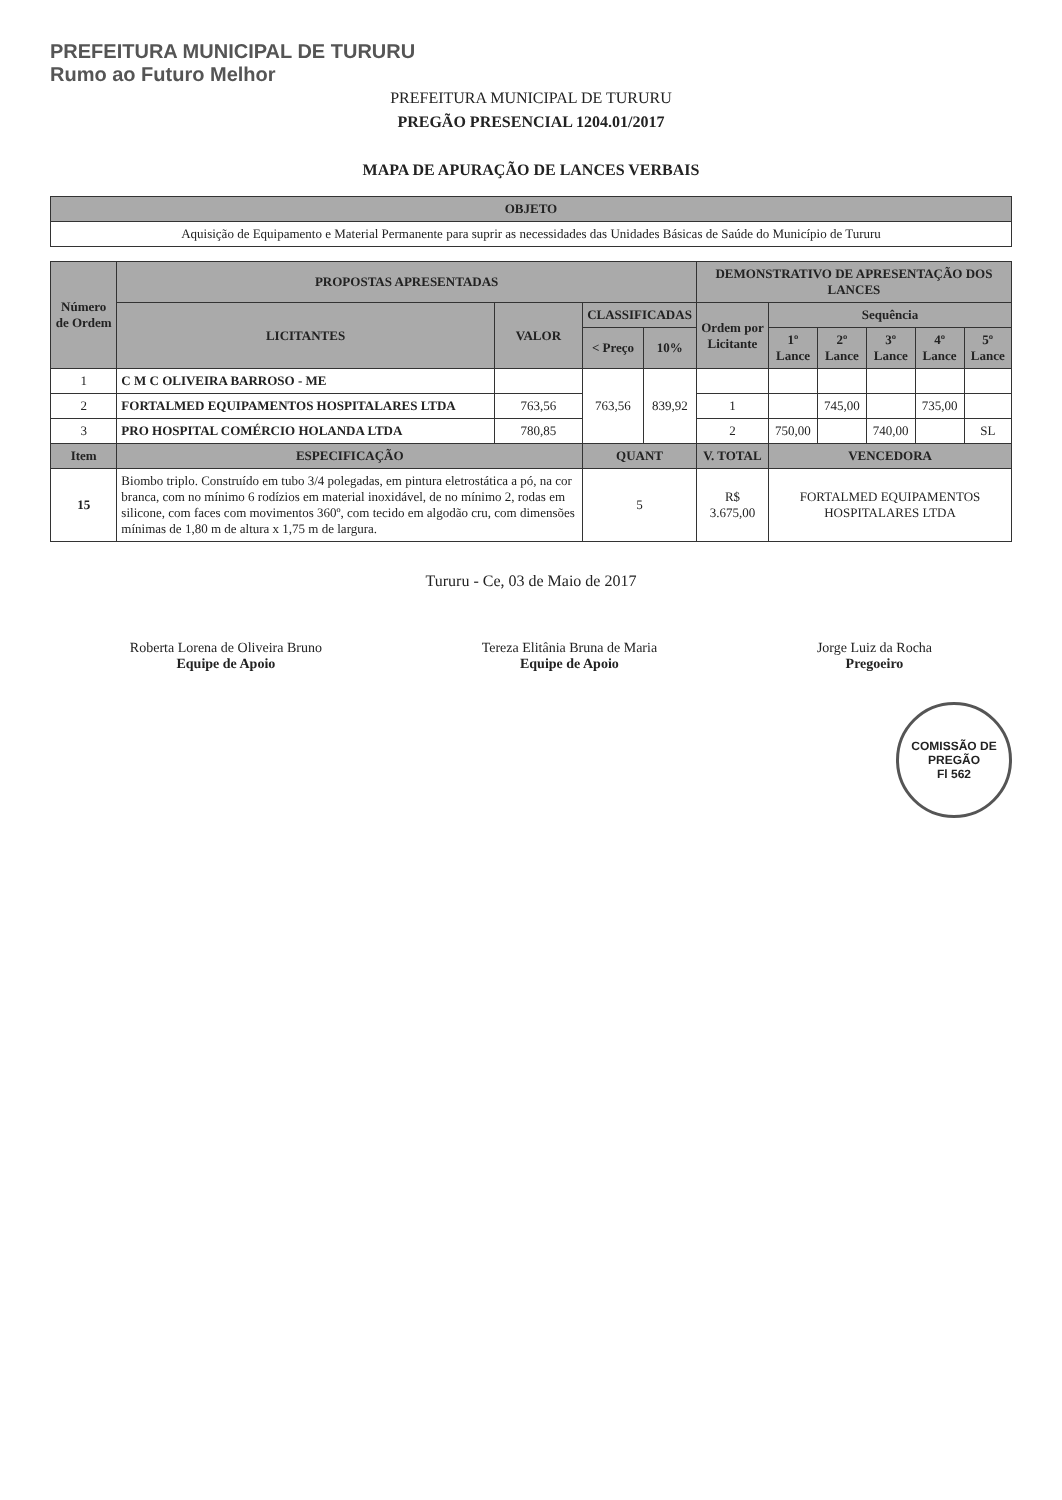PREFEITURA MUNICIPAL DE TURURU
Rumo ao Futuro Melhor
PREFEITURA MUNICIPAL DE TURURU
PREGÃO PRESENCIAL 1204.01/2017
MAPA DE APURAÇÃO DE LANCES VERBAIS
| OBJETO |
| --- |
| Aquisição de Equipamento e Material Permanente para suprir as necessidades das Unidades Básicas de Saúde do Município de Tururu |
| Número de Ordem | PROPOSTAS APRESENTADAS | | | | DEMONSTRATIVO DE APRESENTAÇÃO DOS LANCES | | | | | |
| --- | --- | --- | --- | --- | --- | --- | --- | --- | --- | --- |
| | LICITANTES | VALOR | CLASSIFICADAS | | Ordem por Licitante | Sequência | | | | |
| | | | < Preço | 10% | | 1º Lance | 2º Lance | 3º Lance | 4º Lance | 5º Lance |
| 1 | C M C OLIVEIRA BARROSO - ME | | 763,56 | 839,92 | | | | | | |
| 2 | FORTALMED EQUIPAMENTOS HOSPITALARES LTDA | 763,56 | | | 1 | | 745,00 | | 735,00 | |
| 3 | PRO HOSPITAL COMÉRCIO HOLANDA LTDA | 780,85 | | | 2 | 750,00 | | 740,00 | | SL |
| Item | ESPECIFICAÇÃO | | QUANT | | V. TOTAL | VENCEDORA | | | | |
| 15 | Biombo triplo. Construído em tubo 3/4 polegadas, em pintura eletrostática a pó, na cor branca, com no mínimo 6 rodízios em material inoxidável, de no mínimo 2, rodas em silicone, com faces com movimentos 360º, com tecido em algodão cru, com dimensões mínimas de 1,80 m de altura x 1,75 m de largura. | | 5 | | R$ 3.675,00 | FORTALMED EQUIPAMENTOS HOSPITALARES LTDA | | | | |
Tururu - Ce, 03 de Maio de 2017
Roberta Lorena de Oliveira Bruno
Equipe de Apoio
Tereza Elitânia Bruna de Maria
Equipe de Apoio
Jorge Luiz da Rocha
Pregoeiro
COMISSÃO DE PREGÃO
Fl 562